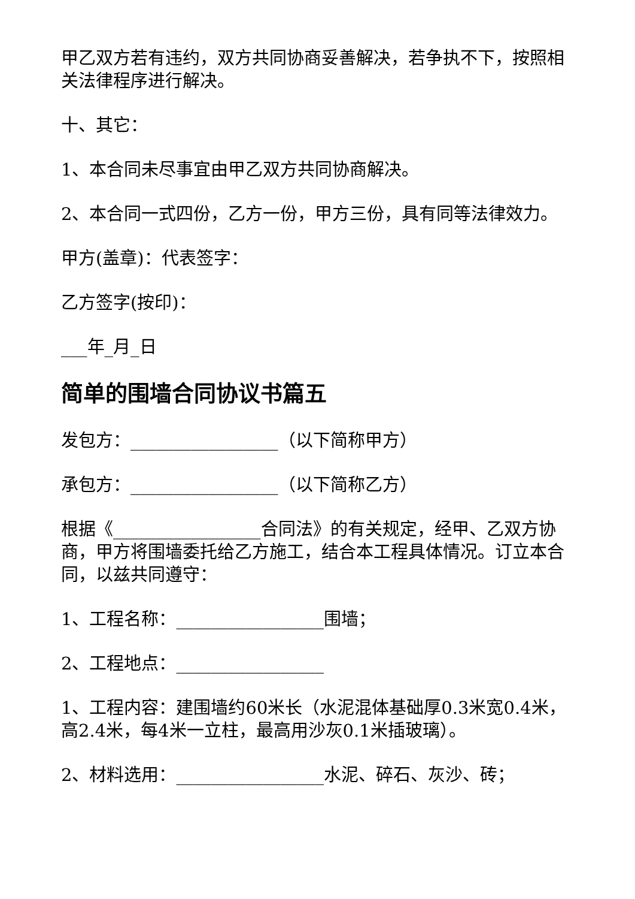甲乙双方若有违约，双方共同协商妥善解决，若争执不下，按照相关法律程序进行解决。
十、其它：
1、本合同未尽事宜由甲乙双方共同协商解决。
2、本合同一式四份，乙方一份，甲方三份，具有同等法律效力。
甲方(盖章)：代表签字：
乙方签字(按印)：
___年_月_日
简单的围墙合同协议书篇五
发包方：_________________（以下简称甲方）
承包方：_________________（以下简称乙方）
根据《_________________合同法》的有关规定，经甲、乙双方协商，甲方将围墙委托给乙方施工，结合本工程具体情况。订立本合同，以兹共同遵守：
1、工程名称：_________________围墙；
2、工程地点：_________________
1、工程内容：建围墙约60米长（水泥混体基础厚0.3米宽0.4米，高2.4米，每4米一立柱，最高用沙灰0.1米插玻璃）。
2、材料选用：_________________水泥、碎石、灰沙、砖；